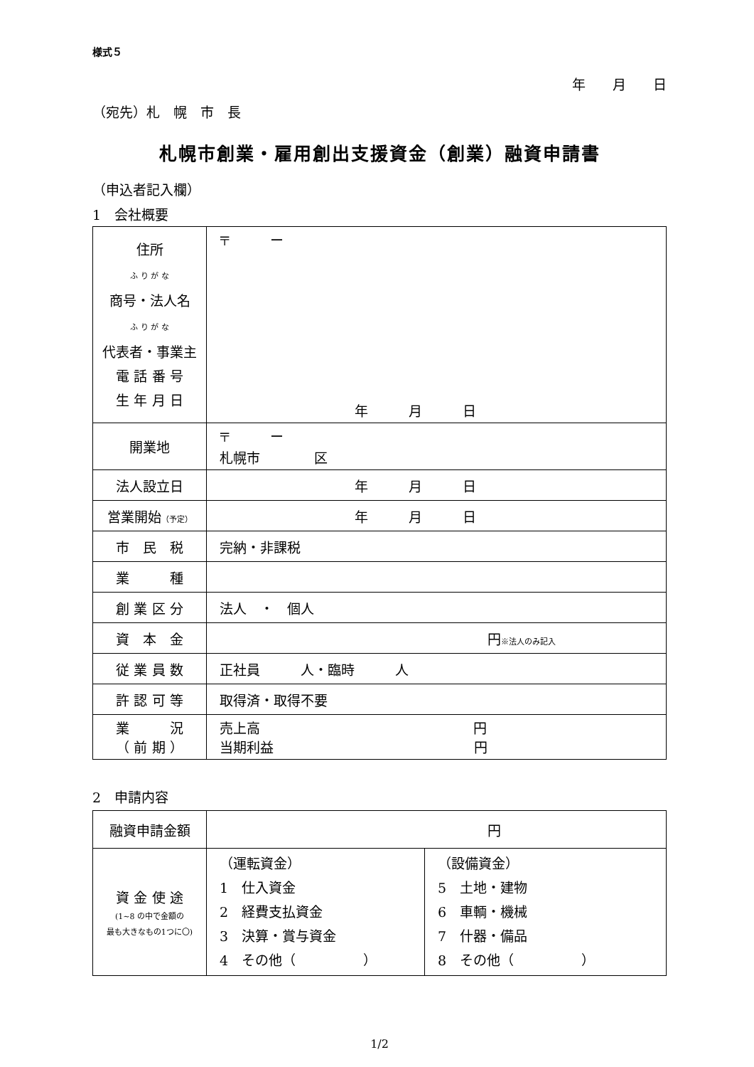様式５
年　　月　　日
（宛先）札　幌　市　長
札幌市創業・雇用創出支援資金（創業）融資申請書
（申込者記入欄）
1　会社概要
| 住所 ふ り が な 商号・法人名 ふ り が な 代表者・事業主 電 話 番 号 生 年 月 日 | 〒 ー 年 月 日 |
| 開業地 | 〒 ー 札幌市 区 |
| 法人設立日 | 年 月 日 |
| 営業開始 （予定） | 年 月 日 |
| 市 民 税 | 完納・非課税 |
| 業 種 | |
| 創 業 区 分 | 法人 ・ 個人 |
| 資 本 金 | 円 ※法人のみ記入 |
| 従 業 員 数 | 正社員 人・臨時 人 |
| 許 認 可 等 | 取得済・取得不要 |
| 業 況 （ 前 期 ） | 売上高 円 当期利益 円 |
2　申請内容
| 融資申請金額 | 円 | |
| 資 金 使 途 (1~8 の中で金額の 最も大きなもの1つに〇) | （運転資金） 1 仕入資金 2 経費支払資金 3 決算・賞与資金 4 その他（ ） | （設備資金） 5 土地・建物 6 車輌・機械 7 什器・備品 8 その他（ ） |
1/2